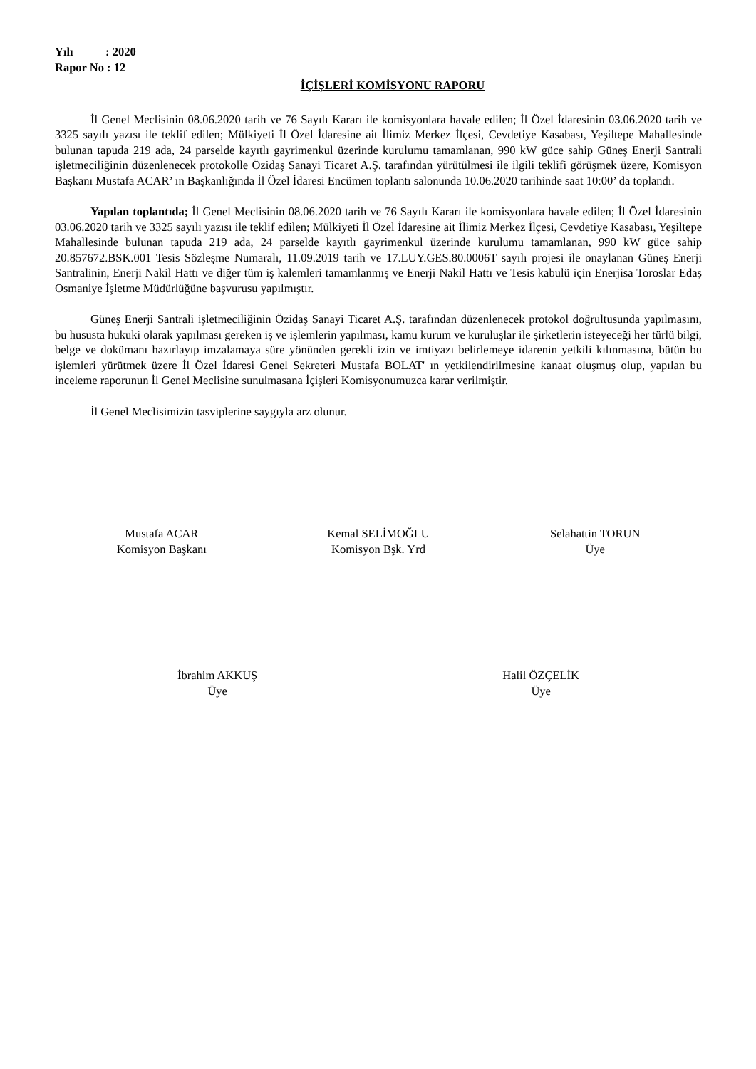Yılı : 2020
Rapor No : 12
İÇİŞLERİ KOMİSYONU RAPORU
İl Genel Meclisinin 08.06.2020 tarih ve 76 Sayılı Kararı ile komisyonlara havale edilen; İl Özel İdaresinin 03.06.2020 tarih ve 3325 sayılı yazısı ile teklif edilen; Mülkiyeti İl Özel İdaresine ait İlimiz Merkez İlçesi, Cevdetiye Kasabası, Yeşiltepe Mahallesinde bulunan tapuda 219 ada, 24 parselde kayıtlı gayrimenkul üzerinde kurulumu tamamlanan, 990 kW güce sahip Güneş Enerji Santrali işletmeciliğinin düzenlenecek protokolle Özidaş Sanayi Ticaret A.Ş. tarafından yürütülmesi ile ilgili teklifi görüşmek üzere, Komisyon Başkanı Mustafa ACAR’ ın Başkanlığında İl Özel İdaresi Encümen toplantı salonunda 10.06.2020 tarihinde saat 10:00’ da toplandı.
Yapılan toplantıda; İl Genel Meclisinin 08.06.2020 tarih ve 76 Sayılı Kararı ile komisyonlara havale edilen; İl Özel İdaresinin 03.06.2020 tarih ve 3325 sayılı yazısı ile teklif edilen; Mülkiyeti İl Özel İdaresine ait İlimiz Merkez İlçesi, Cevdetiye Kasabası, Yeşiltepe Mahallesinde bulunan tapuda 219 ada, 24 parselde kayıtlı gayrimenkul üzerinde kurulumu tamamlanan, 990 kW güce sahip 20.857672.BSK.001 Tesis Sözleşme Numaralı, 11.09.2019 tarih ve 17.LUY.GES.80.0006T sayılı projesi ile onaylanan Güneş Enerji Santralinin, Enerji Nakil Hattı ve diğer tüm iş kalemleri tamamlanmış ve Enerji Nakil Hattı ve Tesis kabulü için Enerjisa Toroslar Edaş Osmaniye İşletme Müdürlüğüne başvurusu yapılmıştır.
Güneş Enerji Santrali işletmeciliğinin Özidaş Sanayi Ticaret A.Ş. tarafından düzenlenecek protokol doğrultusunda yapılmasını, bu hususta hukuki olarak yapılması gereken iş ve işlemlerin yapılması, kamu kurum ve kuruluşlar ile şirketlerin isteyeceği her türlü bilgi, belge ve dokümanı hazırlayıp imzalamaya süre yönünden gerekli izin ve imtiyazı belirlemeye idarenin yetkili kılınmasına, bütün bu işlemleri yürütmek üzere İl Özel İdaresi Genel Sekreteri Mustafa BOLAT' ın yetkilendirilmesine kanaat oluşmuş olup, yapılan bu inceleme raporunun İl Genel Meclisine sunulmasana İçişleri Komisyonumuzca karar verilmiştir.
İl Genel Meclisimizin tasviplerine saygıyla arz olunur.
Mustafa ACAR
Komisyon Başkanı
Kemal SELİMOĞLU
Komisyon Bşk. Yrd
Selahattin TORUN
Üye
İbrahim AKKUŞ
Üye
Halil ÖZÇELİK
Üye